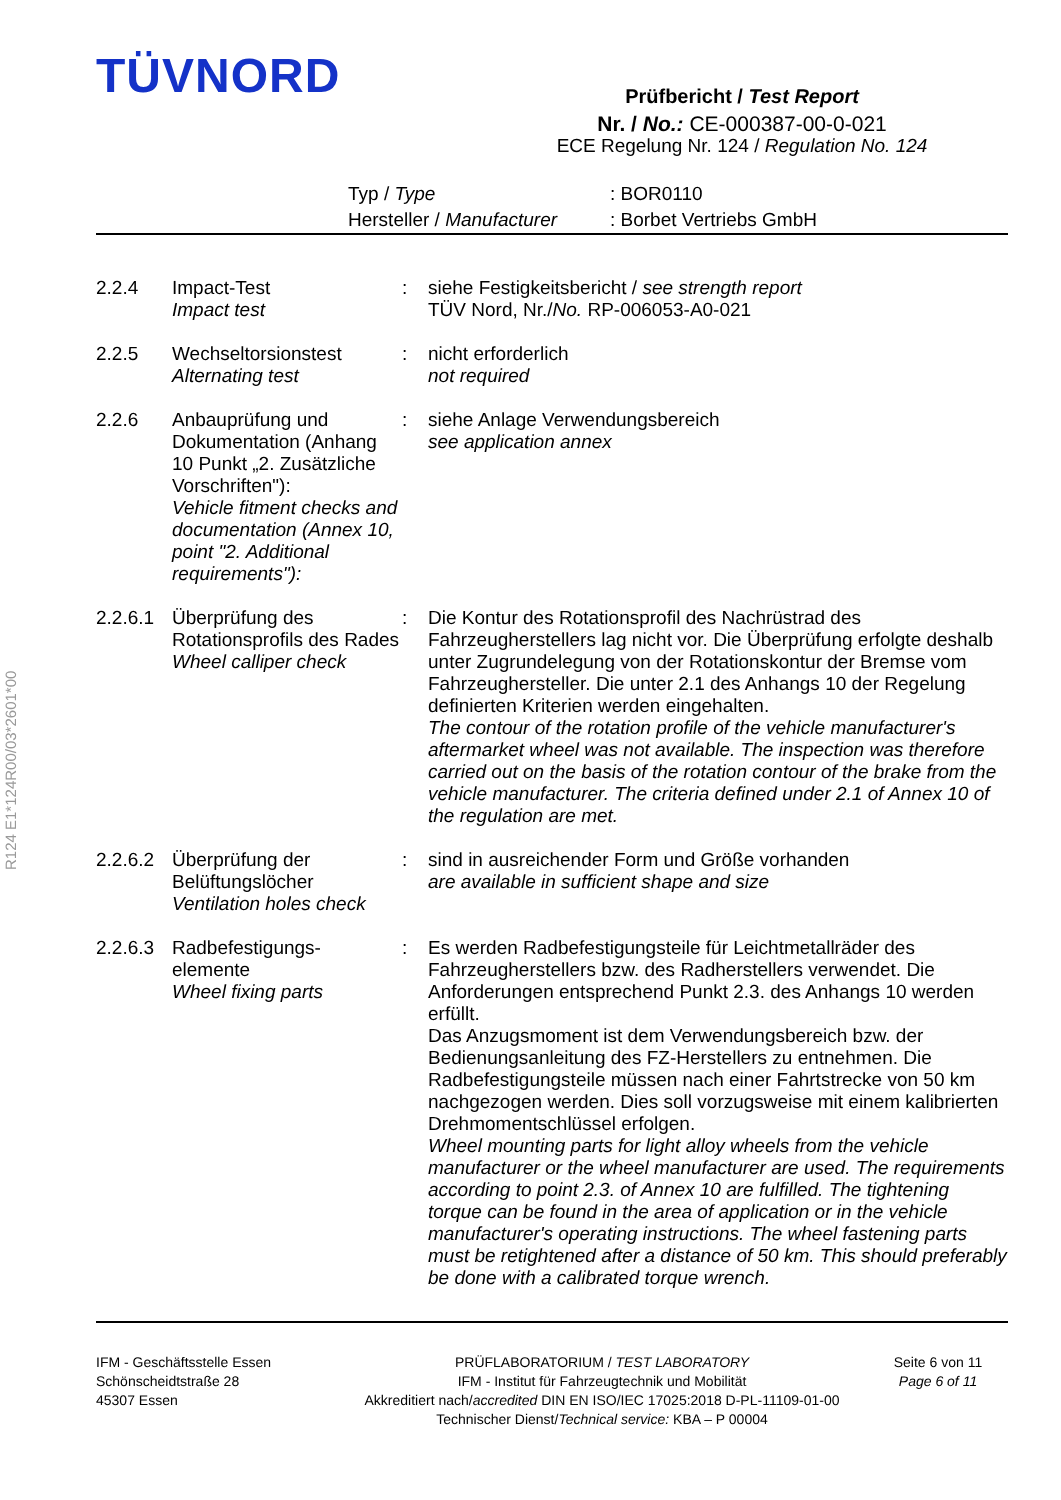R124 E1*124R00/03*2601*00
TÜVNORD
Prüfbericht / Test Report
Nr. / No.: CE-000387-00-0-021
ECE Regelung Nr. 124 / Regulation No. 124
Typ / Type: BOR0110
Hersteller / Manufacturer: Borbet Vertriebs GmbH
2.2.4 Impact-Test
Impact test
: siehe Festigkeitsbericht / see strength report
TÜV Nord, Nr./No. RP-006053-A0-021
2.2.5 Wechseltorsionstest
Alternating test
: nicht erforderlich
not required
2.2.6 Anbauprüfung und Dokumentation (Anhang 10 Punkt „2. Zusätzliche Vorschriften"):
Vehicle fitment checks and documentation (Annex 10, point "2. Additional requirements"):
: siehe Anlage Verwendungsbereich
see application annex
2.2.6.1
Überprüfung des Rotationsprofils des Rades
Wheel calliper check
: Die Kontur des Rotationsprofil des Nachrüstrad des Fahrzeugherstellers lag nicht vor. Die Überprüfung erfolgte deshalb unter Zugrundelegung von der Rotationskontur der Bremse vom Fahrzeughersteller. Die unter 2.1 des Anhangs 10 der Regelung definierten Kriterien werden eingehalten.
The contour of the rotation profile of the vehicle manufacturer's aftermarket wheel was not available. The inspection was therefore carried out on the basis of the rotation contour of the brake from the vehicle manufacturer. The criteria defined under 2.1 of Annex 10 of the regulation are met.
2.2.6.2
Überprüfung der Belüftungslöcher
Ventilation holes check
: sind in ausreichender Form und Größe vorhanden
are available in sufficient shape and size
2.2.6.3
Radbefestigungs-
elemente
Wheel fixing parts
: Es werden Radbefestigungsteile für Leichtmetallräder des Fahrzeugherstellers bzw. des Radherstellers verwendet. Die Anforderungen entsprechend Punkt 2.3. des Anhangs 10 werden erfüllt.
Das Anzugsmoment ist dem Verwendungsbereich bzw. der Bedienungsanleitung des FZ-Herstellers zu entnehmen. Die Radbefestigungsteile müssen nach einer Fahrtstrecke von 50 km nachgezogen werden. Dies soll vorzugsweise mit einem kalibrierten Drehmomentschlüssel erfolgen.
Wheel mounting parts for light alloy wheels from the vehicle manufacturer or the wheel manufacturer are used. The requirements according to point 2.3. of Annex 10 are fulfilled. The tightening torque can be found in the area of application or in the vehicle manufacturer's operating instructions. The wheel fastening parts must be retightened after a distance of 50 km. This should preferably be done with a calibrated torque wrench.
IFM - Geschäftsstelle Essen
Schönscheidtstraße 28
45307 Essen
PRÜFLABORATORIUM / TEST LABORATORY
IFM - Institut für Fahrzeugtechnik und Mobilität
Akkreditiert nach/accredited DIN EN ISO/IEC 17025:2018 D-PL-11109-01-00
Technischer Dienst/Technical service: KBA – P 00004
Seite 6 von 11
Page 6 of 11